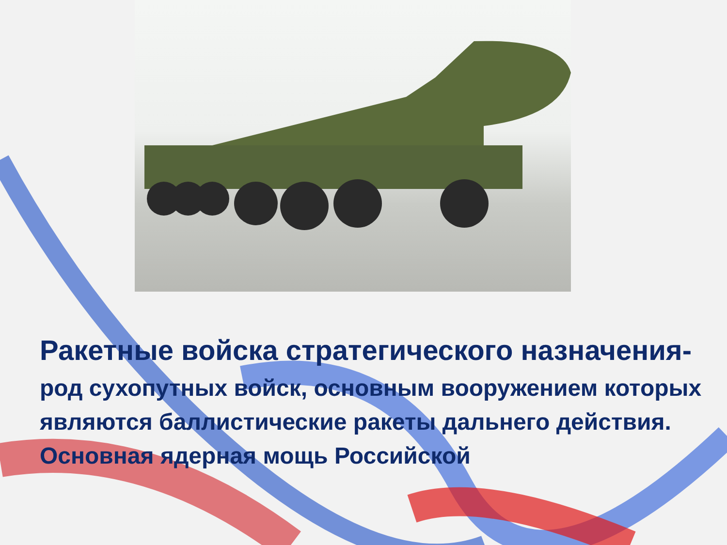Ракетные войска стратегического назначения-
род сухопутных войск, основным вооружением которых являются баллистические ракеты дальнего действия. Основная ядерная мощь Российской